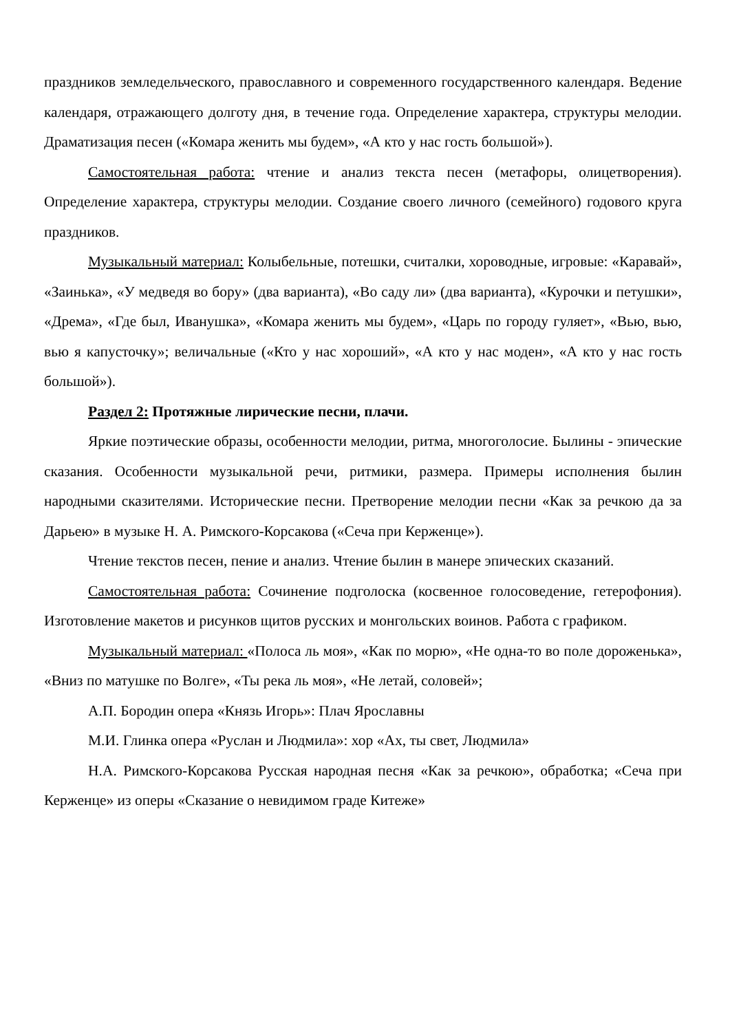праздников земледельческого, православного и современного государственного календаря. Ведение календаря, отражающего долготу дня, в течение года. Определение характера, структуры мелодии. Драматизация песен («Комара женить мы будем», «А кто у нас гость большой»).
Самостоятельная работа: чтение и анализ текста песен (метафоры, олицетворения). Определение характера, структуры мелодии. Создание своего личного (семейного) годового круга праздников.
Музыкальный материал: Колыбельные, потешки, считалки, хороводные, игровые: «Каравай», «Заинька», «У медведя во бору» (два варианта), «Во саду ли» (два варианта), «Курочки и петушки», «Дрема», «Где был, Иванушка», «Комара женить мы будем», «Царь по городу гуляет», «Вью, вью, вью я капусточку»; величальные («Кто у нас хороший», «А кто у нас моден», «А кто у нас гость большой»).
Раздел 2: Протяжные лирические песни, плачи.
Яркие поэтические образы, особенности мелодии, ритма, многоголосие. Былины - эпические сказания. Особенности музыкальной речи, ритмики, размера. Примеры исполнения былин народными сказителями. Исторические песни. Претворение мелодии песни «Как за речкою да за Дарьею» в музыке Н. А. Римского-Корсакова («Сеча при Керженце»).
Чтение текстов песен, пение и анализ. Чтение былин в манере эпических сказаний.
Самостоятельная работа: Сочинение подголоска (косвенное голосоведение, гетерофония). Изготовление макетов и рисунков щитов русских и монгольских воинов. Работа с графиком.
Музыкальный материал: «Полоса ль моя», «Как по морю», «Не одна-то во поле дороженька», «Вниз по матушке по Волге», «Ты река ль моя», «Не летай, соловей»;
А.П. Бородин опера «Князь Игорь»: Плач Ярославны
М.И. Глинка опера «Руслан и Людмила»: хор «Ах, ты свет, Людмила»
Н.А. Римского-Корсакова Русская народная песня «Как за речкою», обработка; «Сеча при Керженце» из оперы «Сказание о невидимом граде Китеже»